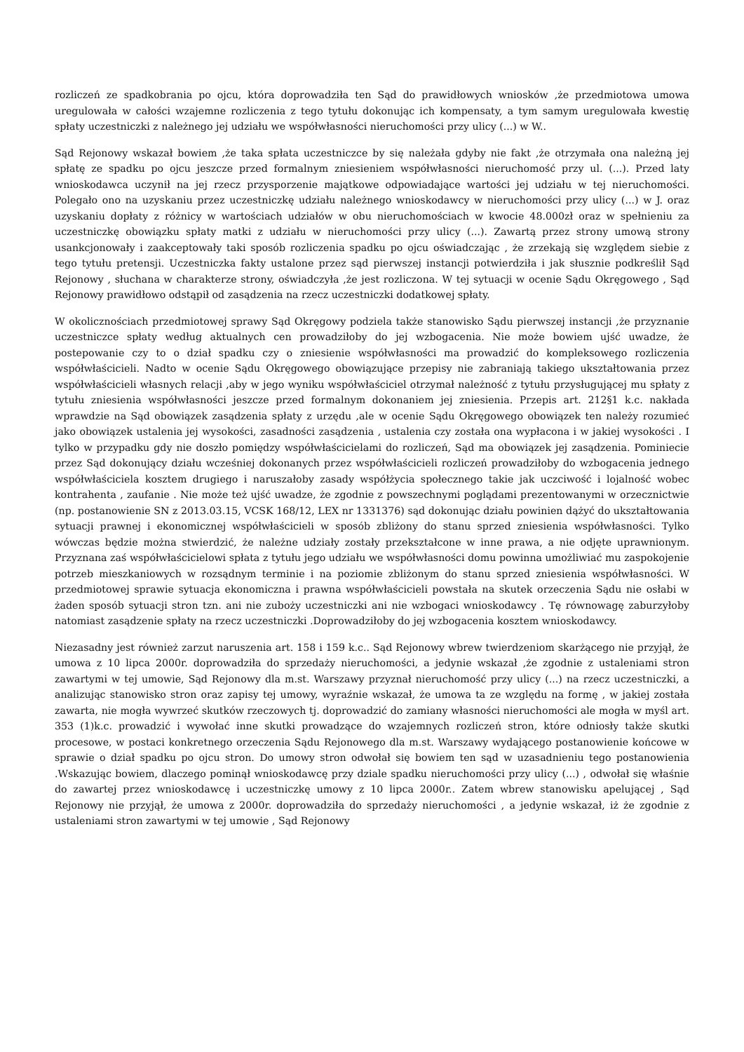rozliczeń ze spadkobrania po ojcu, która doprowadziła ten Sąd do prawidłowych wniosków ,że przedmiotowa umowa uregulowała w całości wzajemne rozliczenia z tego tytułu dokonując ich kompensaty, a tym samym uregulowała kwestię spłaty uczestniczki z należnego jej udziału we współwłasności nieruchomości przy ulicy (...) w W..
Sąd Rejonowy wskazał bowiem ,że taka spłata uczestniczce by się należała gdyby nie fakt ,że otrzymała ona należną jej spłatę ze spadku po ojcu jeszcze przed formalnym zniesieniem współwłasności nieruchomość przy ul. (...). Przed laty wnioskodawca uczynił na jej rzecz przysporzenie majątkowe odpowiadające wartości jej udziału w tej nieruchomości. Polegało ono na uzyskaniu przez uczestniczkę udziału należnego wnioskodawcy w nieruchomości przy ulicy (...) w J. oraz uzyskaniu dopłaty z różnicy w wartościach udziałów w obu nieruchomościach w kwocie 48.000zł oraz w spełnieniu za uczestniczkę obowiązku spłaty matki z udziału w nieruchomości przy ulicy (...). Zawartą przez strony umową strony usankcjonowały i zaakceptowały taki sposób rozliczenia spadku po ojcu oświadczając , że zrzekają się względem siebie z tego tytułu pretensji. Uczestniczka fakty ustalone przez sąd pierwszej instancji potwierdziła i jak słusznie podkreślił Sąd Rejonowy , słuchana w charakterze strony, oświadczyła ,że jest rozliczona. W tej sytuacji w ocenie Sądu Okręgowego , Sąd Rejonowy prawidłowo odstąpił od zasądzenia na rzecz uczestniczki dodatkowej spłaty.
W okolicznościach przedmiotowej sprawy Sąd Okręgowy podziela także stanowisko Sądu pierwszej instancji ,że przyznanie uczestniczce spłaty według aktualnych cen prowadziłoby do jej wzbogacenia. Nie może bowiem ujść uwadze, że postepowanie czy to o dział spadku czy o zniesienie współwłasności ma prowadzić do kompleksowego rozliczenia współwłaścicieli. Nadto w ocenie Sądu Okręgowego obowiązujące przepisy nie zabraniają takiego ukształtowania przez współwłaścicieli własnych relacji ,aby w jego wyniku współwłaściciel otrzymał należność z tytułu przysługującej mu spłaty z tytułu zniesienia współwłasności jeszcze przed formalnym dokonaniem jej zniesienia. Przepis art. 212§1 k.c. nakłada wprawdzie na Sąd obowiązek zasądzenia spłaty z urzędu ,ale w ocenie Sądu Okręgowego obowiązek ten należy rozumieć jako obowiązek ustalenia jej wysokości, zasadności zasądzenia , ustalenia czy została ona wypłacona i w jakiej wysokości . I tylko w przypadku gdy nie doszło pomiędzy współwłaścicielami do rozliczeń, Sąd ma obowiązek jej zasądzenia. Pominiecie przez Sąd dokonujący działu wcześniej dokonanych przez współwłaścicieli rozliczeń prowadziłoby do wzbogacenia jednego współwłaściciela kosztem drugiego i naruszałoby zasady współżycia społecznego takie jak uczciwość i lojalność wobec kontrahenta , zaufanie . Nie może też ujść uwadze, że zgodnie z powszechnymi poglądami prezentowanymi w orzecznictwie (np. postanowienie SN z 2013.03.15, VCSK 168/12, LEX nr 1331376) sąd dokonując działu powinien dążyć do ukształtowania sytuacji prawnej i ekonomicznej współwłaścicieli w sposób zbliżony do stanu sprzed zniesienia współwłasności. Tylko wówczas będzie można stwierdzić, że należne udziały zostały przekształcone w inne prawa, a nie odjęte uprawnionym. Przyznana zaś współwłaścicielowi spłata z tytułu jego udziału we współwłasności domu powinna umożliwiać mu zaspokojenie potrzeb mieszkaniowych w rozsądnym terminie i na poziomie zbliżonym do stanu sprzed zniesienia współwłasności. W przedmiotowej sprawie sytuacja ekonomiczna i prawna współwłaścicieli powstała na skutek orzeczenia Sądu nie osłabi w żaden sposób sytuacji stron tzn. ani nie zuboży uczestniczki ani nie wzbogaci wnioskodawcy . Tę równowagę zaburzyłoby natomiast zasądzenie spłaty na rzecz uczestniczki .Doprowadziłoby do jej wzbogacenia kosztem wnioskodawcy.
Niezasadny jest również zarzut naruszenia art. 158 i 159 k.c.. Sąd Rejonowy wbrew twierdzeniom skarżącego nie przyjął, że umowa z 10 lipca 2000r. doprowadziła do sprzedaży nieruchomości, a jedynie wskazał ,że zgodnie z ustaleniami stron zawartymi w tej umowie, Sąd Rejonowy dla m.st. Warszawy przyznał nieruchomość przy ulicy (...) na rzecz uczestniczki, a analizując stanowisko stron oraz zapisy tej umowy, wyraźnie wskazał, że umowa ta ze względu na formę , w jakiej została zawarta, nie mogła wywrzeć skutków rzeczowych tj. doprowadzić do zamiany własności nieruchomości ale mogła w myśl art. 353 (1)k.c. prowadzić i wywołać inne skutki prowadzące do wzajemnych rozliczeń stron, które odniosły także skutki procesowe, w postaci konkretnego orzeczenia Sądu Rejonowego dla m.st. Warszawy wydającego postanowienie końcowe w sprawie o dział spadku po ojcu stron. Do umowy stron odwołał się bowiem ten sąd w uzasadnieniu tego postanowienia .Wskazując bowiem, dlaczego pominął wnioskodawcę przy dziale spadku nieruchomości przy ulicy (...) , odwołał się właśnie do zawartej przez wnioskodawcę i uczestniczkę umowy z 10 lipca 2000r.. Zatem wbrew stanowisku apelującej , Sąd Rejonowy nie przyjął, że umowa z 2000r. doprowadziła do sprzedaży nieruchomości , a jedynie wskazał, iż że zgodnie z ustaleniami stron zawartymi w tej umowie , Sąd Rejonowy